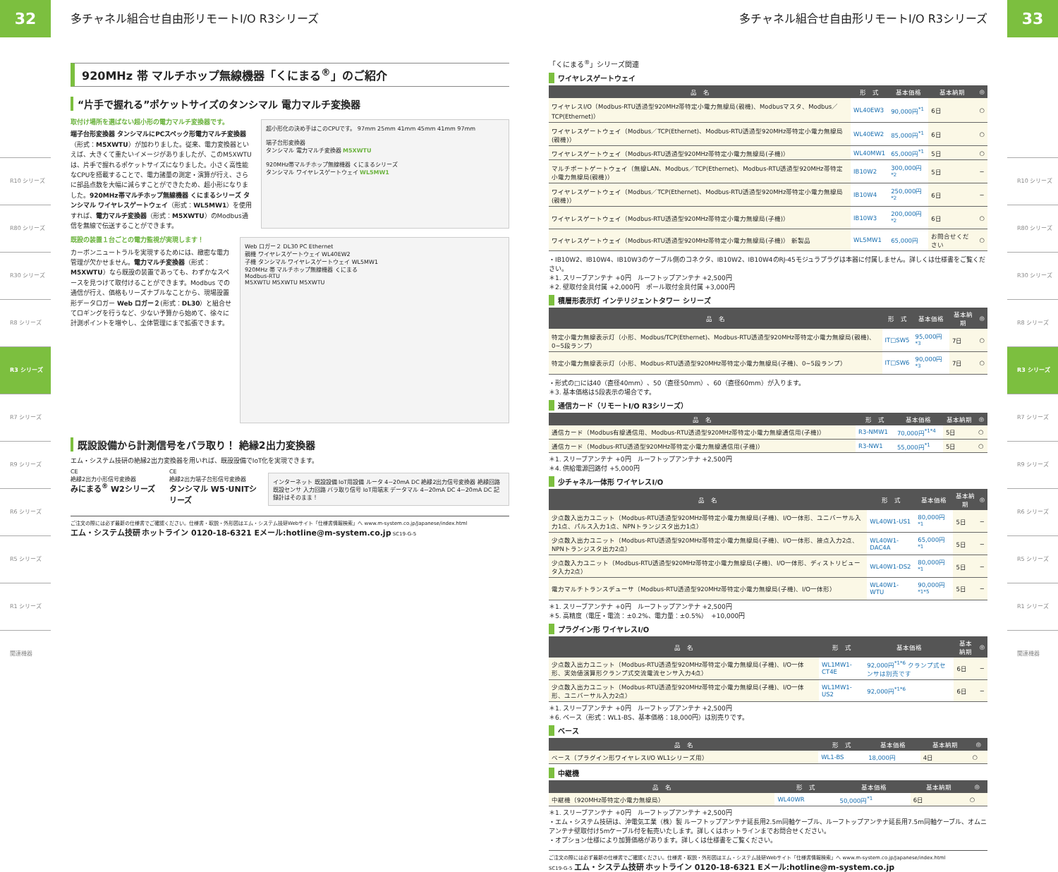32
R10 シリーズ
R80 シリーズ
R30 シリーズ
R8 シリーズ
R3 シリーズ
R7 シリーズ
R9 シリーズ
R6 シリーズ
R5 シリーズ
R1 シリーズ
関連機器
多チャネル組合せ自由形リモートI/O R3シリーズ
920MHz 帯 マルチホップ無線機器「くにまる<sup>®</sup>」のご紹介
“片手で握れる”ポケットサイズのタンシマル 電力マルチ変換器
取付け場所を選ばない超小形の電力マルチ変換器です。
端子台形変換器 タンシマルにPCスペック形電力マルチ変換器（形式：M5XWTU）が加わりました。従来、電力変換器といえば、大きくて重たいイメージがありましたが、このM5XWTUは、片手で握れるポケットサイズになりました。小さく高性能なCPUを搭載することで、電力諸量の測定・演算が行え、さらに部品点数を大幅に減らすことができたため、超小形になりました。920MHz帯マルチホップ無線機器 くにまるシリーズ タンシマル ワイヤレスゲートウェイ（形式：WL5MW1）を使用すれば、電力マルチ変換器（形式：M5XWTU）のModbus通信を無線で伝送することができます。
超小形化の決め手はこのCPUです。 97mm 25mm 41mm 45mm 41mm 97mm
端子台形変換器
タンシマル 電力マルチ変換器 M5XWTU
920MHz帯マルチホップ無線機器 くにまるシリーズ
タンシマル ワイヤレスゲートウェイ WL5MW1
既設の装置１台ごとの電力監視が実現します！
カーボンニュートラルを実現するためには、緻密な電力管理が欠かせません。電力マルチ変換器（形式：M5XWTU）なら既設の装置であっても、わずかなスペースを見つけて取付けることができます。Modbus での通信が行え、価格もリーズナブルなことから、現場設置形データロガー Web ロガー２(形式：DL30）と組合せてロギングを行うなど、少ない予算から始めて、徐々に計測ポイントを増やし、全体管理にまで拡張できます。
Web ロガー２ DL30 PC Ethernet
親機 ワイヤレスゲートウェイ WL40EW2
子機 タンシマル ワイヤレスゲートウェイ WL5MW1
920MHz 帯 マルチホップ無線機器 くにまる
Modbus-RTU
M5XWTU M5XWTU M5XWTU
既設設備から計測信号をバラ取り！ 絶縁2出力変換器
エム・システム技研の絶縁2出力変換器を用いれば、既設設備でIoT化を実現できます。
CE
絶縁2出力小形信号変換器
みにまる<sup>®</sup> W2シリーズ
CE
絶縁2出力端子台形信号変換器
タンシマル W5･UNITシリーズ
インターネット 既設設備 IoT用設備 ルータ 4~20mA DC 絶縁2出力信号変換器 絶縁回路 既設センサ 入力回路 バラ取り信号 IoT用端末 データマル 4~20mA DC 4~20mA DC 記録計はそのまま！
ご注文の際には必ず最新の仕様書でご確認ください。仕様書・取説・外形図はエム・システム技研Webサイト「仕様書情報検索」へ www.m-system.co.jp/Japanese/index.html
エム・システム技研 ホットライン 0120-18-6321 Eメール:hotline@m-system.co.jp SC19-G-5
多チャネル組合せ自由形リモートI/O R3シリーズ
「くにまる<sup>®</sup>」シリーズ関連
ワイヤレスゲートウェイ
| 品 名 | 形 式 | 基本価格 | 基本納期 | ◎ |
| --- | --- | --- | --- | --- |
| ワイヤレスI/O（Modbus-RTU透過型920MHz帯特定小電力無線局(親機)、Modbusマスタ、Modbus／TCP(Ethernet)） | WL40EW3 | 90,000円<sup>*1</sup> | 6日 | ○ |
| ワイヤレスゲートウェイ（Modbus／TCP(Ethernet)、Modbus-RTU透過型920MHz帯特定小電力無線局(親機)） | WL40EW2 | 85,000円<sup>*1</sup> | 6日 | ○ |
| ワイヤレスゲートウェイ（Modbus-RTU透過型920MHz帯特定小電力無線局(子機)） | WL40MW1 | 65,000円<sup>*1</sup> | 5日 | ○ |
| マルチポートゲートウェイ（無線LAN、Modbus／TCP(Ethernet)、Modbus-RTU透過型920MHz帯特定小電力無線局(親機)） | IB10W2 | 300,000円<sup>*2</sup> | 5日 | − |
| ワイヤレスゲートウェイ（Modbus／TCP(Ethernet)、Modbus-RTU透過型920MHz帯特定小電力無線局(親機)） | IB10W4 | 250,000円<sup>*2</sup> | 6日 | − |
| ワイヤレスゲートウェイ（Modbus-RTU透過型920MHz帯特定小電力無線局(子機)） | IB10W3 | 200,000円<sup>*2</sup> | 6日 | ○ |
| ワイヤレスゲートウェイ（Modbus-RTU透過型920MHz帯特定小電力無線局(子機)） 新製品 | WL5MW1 | 65,000円 | お問合せください | ○ |
・IB10W2、IB10W4、IB10W3のケーブル側のコネクタ、IB10W2、IB10W4のRJ-45モジュラプラグは本器に付属しません。詳しくは仕様書をご覧ください。
＊1. スリーブアンテナ +0円　ルーフトップアンテナ +2,500円
＊2. 壁取付金具付属 +2,000円　ポール取付金具付属 +3,000円
積層形表示灯 インテリジェントタワー シリーズ
| 品 名 | 形 式 | 基本価格 | 基本納期 | ◎ |
| --- | --- | --- | --- | --- |
| 特定小電力無線表示灯（小形、Modbus/TCP(Ethernet)、Modbus-RTU透過型920MHz帯特定小電力無線局(親機)、0~5段ランプ） | IT□SW5 | 95,000円<sup>*3</sup> | 7日 | ○ |
| 特定小電力無線表示灯（小形、Modbus-RTU透過型920MHz帯特定小電力無線局(子機)、0~5段ランプ） | IT□SW6 | 90,000円<sup>*3</sup> | 7日 | ○ |
・形式の□には40（直径40mm）、50（直径50mm）、60（直径60mm）が入ります。
＊3. 基本価格は5段表示の場合です。
通信カード（リモートI/O R3シリーズ）
| 品 名 | 形 式 | 基本価格 | 基本納期 | ◎ |
| --- | --- | --- | --- | --- |
| 通信カード（Modbus有線通信用、Modbus-RTU透過型920MHz帯特定小電力無線通信用(子機)） | R3-NMW1 | 70,000円<sup>*1*4</sup> | 5日 | ○ |
| 通信カード（Modbus-RTU透過型920MHz帯特定小電力無線通信用(子機)） | R3-NW1 | 55,000円<sup>*1</sup> | 5日 | ○ |
＊1. スリーブアンテナ +0円　ルーフトップアンテナ +2,500円
＊4. 供給電源回路付 +5,000円
少チャネル一体形 ワイヤレスI/O
| 品 名 | 形 式 | 基本価格 | 基本納期 | ◎ |
| --- | --- | --- | --- | --- |
| 少点数入出力ユニット（Modbus-RTU透過型920MHz帯特定小電力無線局(子機)、I/O一体形、ユニバーサル入力1点、パルス入力1点、NPNトランジスタ出力1点） | WL40W1-US1 | 80,000円<sup>*1</sup> | 5日 | − |
| 少点数入出力ユニット（Modbus-RTU透過型920MHz帯特定小電力無線局(子機)、I/O一体形、接点入力2点、NPNトランジスタ出力2点） | WL40W1-DAC4A | 65,000円<sup>*1</sup> | 5日 | − |
| 少点数入力ユニット（Modbus-RTU透過型920MHz帯特定小電力無線局(子機)、I/O一体形、ディストリビュータ入力2点） | WL40W1-DS2 | 80,000円<sup>*1</sup> | 5日 | − |
| 電力マルチトランスデューサ（Modbus-RTU透過型920MHz帯特定小電力無線局(子機)、I/O一体形） | WL40W1-WTU | 90,000円<sup>*1*5</sup> | 5日 | − |
＊1. スリーブアンテナ +0円　ルーフトップアンテナ +2,500円
＊5. 高精度（電圧・電流：±0.2%、電力量：±0.5%）　+10,000円
プラグイン形 ワイヤレスI/O
| 品 名 | 形 式 | 基本価格 | 基本納期 | ◎ |
| --- | --- | --- | --- | --- |
| 少点数入出力ユニット（Modbus-RTU透過型920MHz帯特定小電力無線局(子機)、I/O一体形、実効値演算形クランプ式交流電流センサ入力4点） | WL1MW1-CT4E | 92,000円<sup>*1*6</sup> クランプ式センサは別売です | 6日 | − |
| 少点数入出力ユニット（Modbus-RTU透過型920MHz帯特定小電力無線局(子機)、I/O一体形、ユニバーサル入力2点） | WL1MW1-US2 | 92,000円<sup>*1*6</sup> | 6日 | − |
＊1. スリーブアンテナ +0円　ルーフトップアンテナ +2,500円
＊6. ベース（形式：WL1-BS、基本価格：18,000円）は別売りです。
ベース
| 品 名 | 形 式 | 基本価格 | 基本納期 | ◎ |
| --- | --- | --- | --- | --- |
| ベース（プラグイン形ワイヤレスI/O WL1シリーズ用） | WL1-BS | 18,000円 | 4日 | ○ |
中継機
| 品 名 | 形 式 | 基本価格 | 基本納期 | ◎ |
| --- | --- | --- | --- | --- |
| 中継機（920MHz帯特定小電力無線局） | WL40WR | 50,000円<sup>*1</sup> | 6日 | ○ |
＊1. スリーブアンテナ +0円　ルーフトップアンテナ +2,500円
・エム・システム技研は、沖電気工業（株）製 ルーフトップアンテナ延長用2.5m同軸ケーブル、ルーフトップアンテナ延長用7.5m同軸ケーブル、オムニアンテナ壁取付け5mケーブル付を転売いたします。詳しくはホットラインまでお問合せください。
・オプション仕様により加算価格があります。詳しくは仕様書をご覧ください。
ご注文の際には必ず最新の仕様書でご確認ください。仕様書・取説・外形図はエム・システム技研Webサイト「仕様書情報検索」へ www.m-system.co.jp/Japanese/index.html
SC19-G-5 エム・システム技研 ホットライン 0120-18-6321 Eメール:hotline@m-system.co.jp
33
R10 シリーズ
R80 シリーズ
R30 シリーズ
R8 シリーズ
R3 シリーズ
R7 シリーズ
R9 シリーズ
R6 シリーズ
R5 シリーズ
R1 シリーズ
関連機器